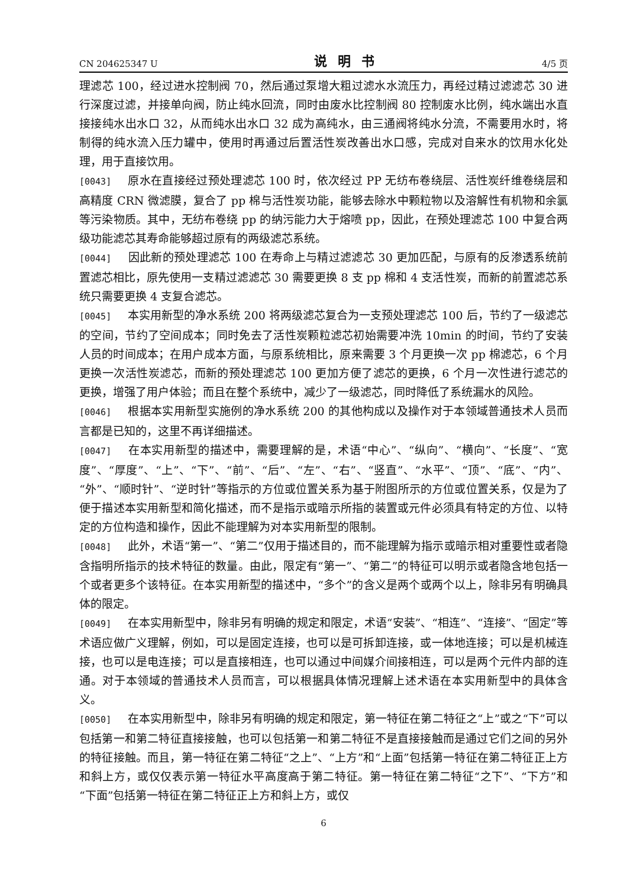CN 204625347 U 说明书 4/5 页
理滤芯 100，经过进水控制阀 70，然后通过泵增大粗过滤水水流压力，再经过精过滤滤芯 30 进行深度过滤，并接单向阀，防止纯水回流，同时由废水比控制阀 80 控制废水比例，纯水端出水直接接纯水出水口 32，从而纯水出水口 32 成为高纯水，由三通阀将纯水分流，不需要用水时，将制得的纯水流入压力罐中，使用时再通过后置活性炭改善出水口感，完成对自来水的饮用水化处理，用于直接饮用。
[0043] 原水在直接经过预处理滤芯 100 时，依次经过 PP 无纺布卷绕层、活性炭纤维卷绕层和高精度 CRN 微滤膜，复合了 pp 棉与活性炭功能，能够去除水中颗粒物以及溶解性有机物和余氯等污染物质。其中，无纺布卷绕 pp 的纳污能力大于熔喷 pp，因此，在预处理滤芯 100 中复合两级功能滤芯其寿命能够超过原有的两级滤芯系统。
[0044] 因此新的预处理滤芯 100 在寿命上与精过滤滤芯 30 更加匹配，与原有的反渗透系统前置滤芯相比，原先使用一支精过滤滤芯 30 需要更换 8 支 pp 棉和 4 支活性炭，而新的前置滤芯系统只需要更换 4 支复合滤芯。
[0045] 本实用新型的净水系统 200 将两级滤芯复合为一支预处理滤芯 100 后，节约了一级滤芯的空间，节约了空间成本；同时免去了活性炭颗粒滤芯初始需要冲洗 10min 的时间，节约了安装人员的时间成本；在用户成本方面，与原系统相比，原来需要 3 个月更换一次 pp 棉滤芯，6 个月更换一次活性炭滤芯，而新的预处理滤芯 100 更加方便了滤芯的更换，6 个月一次性进行滤芯的更换，增强了用户体验；而且在整个系统中，减少了一级滤芯，同时降低了系统漏水的风险。
[0046] 根据本实用新型实施例的净水系统 200 的其他构成以及操作对于本领域普通技术人员而言都是已知的，这里不再详细描述。
[0047] 在本实用新型的描述中，需要理解的是，术语“中心”、“纵向”、“横向”、“长度”、“宽度”、“厚度”、“上”、“下”、“前”、“后”、“左”、“右”、“竖直”、“水平”、“顶”、“底”、“内”、“外”、“顺时针”、“逆时针”等指示的方位或位置关系为基于附图所示的方位或位置关系，仅是为了便于描述本实用新型和简化描述，而不是指示或暗示所指的装置或元件必须具有特定的方位、以特定的方位构造和操作，因此不能理解为对本实用新型的限制。
[0048] 此外，术语“第一”、“第二”仅用于描述目的，而不能理解为指示或暗示相对重要性或者隐含指明所指示的技术特征的数量。由此，限定有“第一”、“第二”的特征可以明示或者隐含地包括一个或者更多个该特征。在本实用新型的描述中，“多个”的含义是两个或两个以上，除非另有明确具体的限定。
[0049] 在本实用新型中，除非另有明确的规定和限定，术语“安装”、“相连”、“连接”、“固定”等术语应做广义理解，例如，可以是固定连接，也可以是可拆卸连接，或一体地连接；可以是机械连接，也可以是电连接；可以是直接相连，也可以通过中间媒介间接相连，可以是两个元件内部的连通。对于本领域的普通技术人员而言，可以根据具体情况理解上述术语在本实用新型中的具体含义。
[0050] 在本实用新型中，除非另有明确的规定和限定，第一特征在第二特征之“上”或之“下”可以包括第一和第二特征直接接触，也可以包括第一和第二特征不是直接接触而是通过它们之间的另外的特征接触。而且，第一特征在第二特征“之上”、“上方”和“上面”包括第一特征在第二特征正上方和斜上方，或仅仅表示第一特征水平高度高于第二特征。第一特征在第二特征“之下”、“下方”和“下面”包括第一特征在第二特征正上方和斜上方，或仅
6